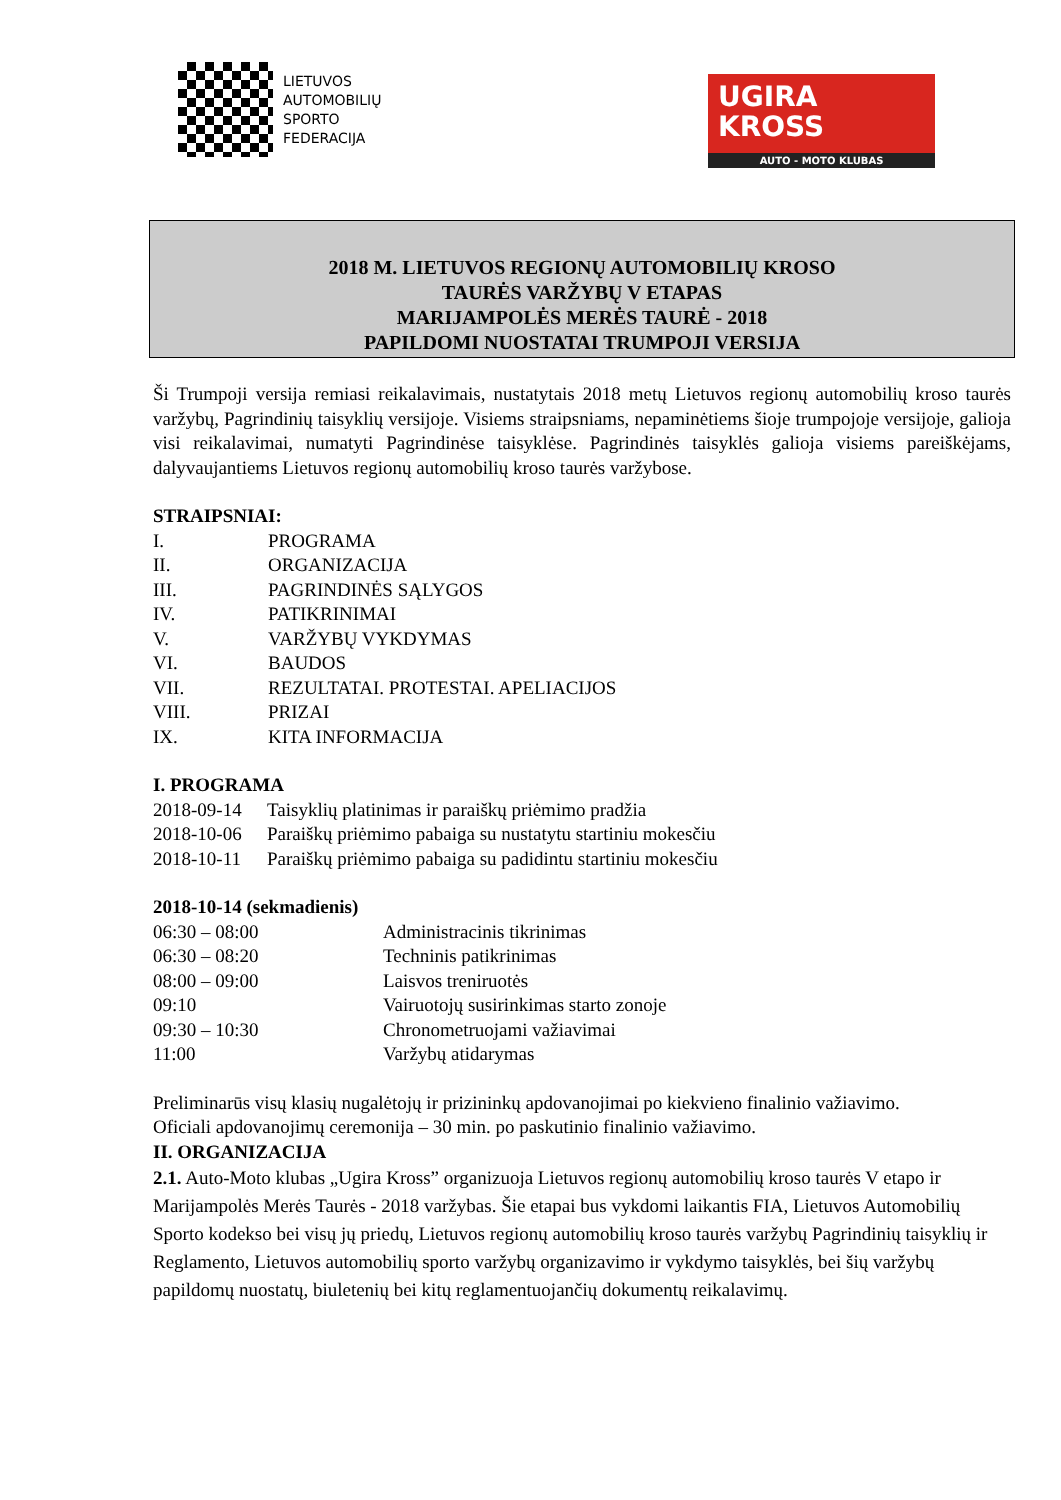LIETUVOS
AUTOMOBILIŲ
SPORTO
FEDERACIJA
UGIRA
KROSS
AUTO - MOTO KLUBAS
2018 M. LIETUVOS REGIONŲ AUTOMOBILIŲ KROSO
TAURĖS VARŽYBŲ V ETAPAS
MARIJAMPOLĖS MERĖS TAURĖ - 2018
PAPILDOMI NUOSTATAI TRUMPOJI VERSIJA
Ši Trumpoji versija remiasi reikalavimais, nustatytais 2018 metų Lietuvos regionų automobilių kroso taurės varžybų, Pagrindinių taisyklių versijoje. Visiems straipsniams, nepaminėtiems šioje trumpojoje versijoje, galioja visi reikalavimai, numatyti Pagrindinėse taisyklėse. Pagrindinės taisyklės galioja visiems pareiškėjams, dalyvaujantiems Lietuvos regionų automobilių kroso taurės varžybose.
STRAIPSNIAI:
I. PROGRAMA
II. ORGANIZACIJA
III. PAGRINDINĖS SĄLYGOS
IV. PATIKRINIMAI
V. VARŽYBŲ VYKDYMAS
VI. BAUDOS
VII. REZULTATAI. PROTESTAI. APELIACIJOS
VIII. PRIZAI
IX. KITA INFORMACIJA
I. PROGRAMA
2018-09-14 Taisyklių platinimas ir paraiškų priėmimo pradžia
2018-10-06 Paraiškų priėmimo pabaiga su nustatytu startiniu mokesčiu
2018-10-11 Paraiškų priėmimo pabaiga su padidintu startiniu mokesčiu
2018-10-14 (sekmadienis)
06:30 – 08:00 Administracinis tikrinimas
06:30 – 08:20 Techninis patikrinimas
08:00 – 09:00 Laisvos treniruotės
09:10 Vairuotojų susirinkimas starto zonoje
09:30 – 10:30 Chronometruojami važiavimai
11:00 Varžybų atidarymas
Preliminarūs visų klasių nugalėtojų ir prizininkų apdovanojimai po kiekvieno finalinio važiavimo.
Oficiali apdovanojimų ceremonija – 30 min. po paskutinio finalinio važiavimo.
II. ORGANIZACIJA
2.1. Auto-Moto klubas „Ugira Kross” organizuoja Lietuvos regionų automobilių kroso taurės V etapo ir Marijampolės Merės Taurės - 2018 varžybas. Šie etapai bus vykdomi laikantis FIA, Lietuvos Automobilių Sporto kodekso bei visų jų priedų, Lietuvos regionų automobilių kroso taurės varžybų Pagrindinių taisyklių ir Reglamento, Lietuvos automobilių sporto varžybų organizavimo ir vykdymo taisyklės, bei šių varžybų papildomų nuostatų, biuletenių bei kitų reglamentuojančių dokumentų reikalavimų.